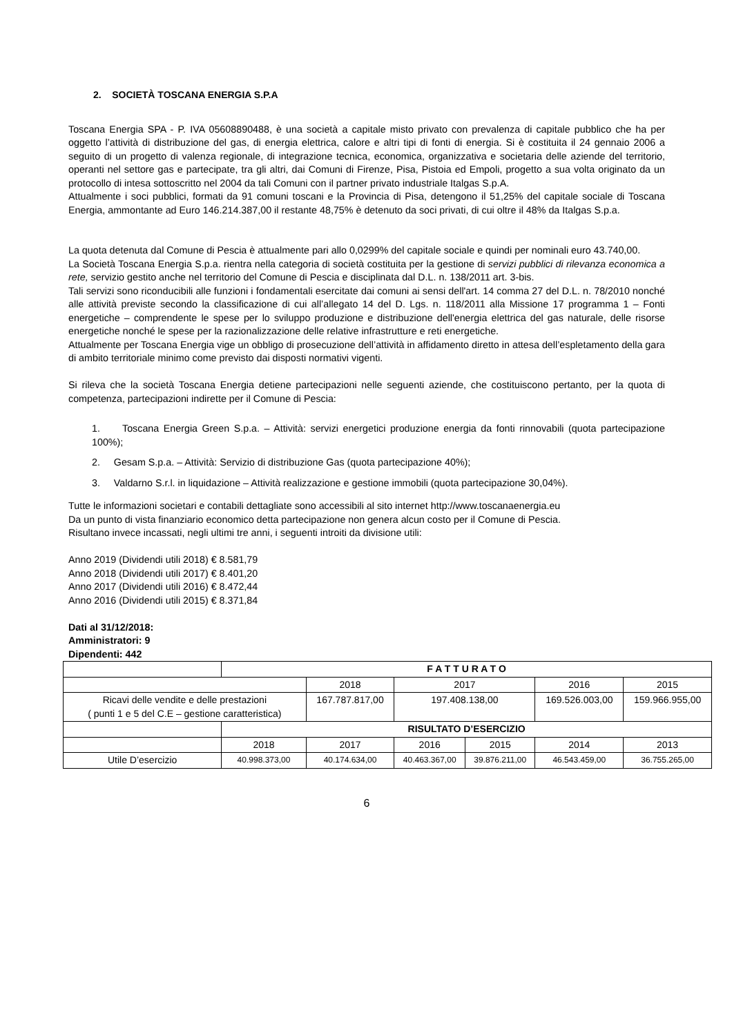2. SOCIETÀ TOSCANA ENERGIA S.P.A
Toscana Energia SPA - P. IVA 05608890488, è una società a capitale misto privato con prevalenza di capitale pubblico che ha per oggetto l’attività di distribuzione del gas, di energia elettrica, calore e altri tipi di fonti di energia. Si è costituita il 24 gennaio 2006 a seguito di un progetto di valenza regionale, di integrazione tecnica, economica, organizzativa e societaria delle aziende del territorio, operanti nel settore gas e partecipate, tra gli altri, dai Comuni di Firenze, Pisa, Pistoia ed Empoli, progetto a sua volta originato da un protocollo di intesa sottoscritto nel 2004 da tali Comuni con il partner privato industriale Italgas S.p.A.
Attualmente i soci pubblici, formati da 91 comuni toscani e la Provincia di Pisa, detengono il 51,25% del capitale sociale di Toscana Energia, ammontante ad Euro 146.214.387,00 il restante 48,75% è detenuto da soci privati, di cui oltre il 48% da Italgas S.p.a.
La quota detenuta dal Comune di Pescia è attualmente pari allo 0,0299% del capitale sociale e quindi per nominali euro 43.740,00.
La Società Toscana Energia S.p.a. rientra nella categoria di società costituita per la gestione di servizi pubblici di rilevanza economica a rete, servizio gestito anche nel territorio del Comune di Pescia e disciplinata dal D.L. n. 138/2011 art. 3-bis.
Tali servizi sono riconducibili alle funzioni i fondamentali esercitate dai comuni ai sensi dell'art. 14 comma 27 del D.L. n. 78/2010 nonché alle attività previste secondo la classificazione di cui all’allegato 14 del D. Lgs. n. 118/2011 alla Missione 17 programma 1 – Fonti energetiche – comprendente le spese per lo sviluppo produzione e distribuzione dell'energia elettrica del gas naturale, delle risorse energetiche nonché le spese per la razionalizzazione delle relative infrastrutture e reti energetiche.
Attualmente per Toscana Energia vige un obbligo di prosecuzione dell’attività in affidamento diretto in attesa dell’espletamento della gara di ambito territoriale minimo come previsto dai disposti normativi vigenti.
Si rileva che la società Toscana Energia detiene partecipazioni nelle seguenti aziende, che costituiscono pertanto, per la quota di competenza, partecipazioni indirette per il Comune di Pescia:
1. Toscana Energia Green S.p.a. – Attività: servizi energetici produzione energia da fonti rinnovabili (quota partecipazione 100%);
2. Gesam S.p.a. – Attività: Servizio di distribuzione Gas (quota partecipazione 40%);
3. Valdarno S.r.l. in liquidazione – Attività realizzazione e gestione immobili (quota partecipazione 30,04%).
Tutte le informazioni societari e contabili dettagliate sono accessibili al sito internet http://www.toscanaenergia.eu
Da un punto di vista finanziario economico detta partecipazione non genera alcun costo per il Comune di Pescia.
Risultano invece incassati, negli ultimi tre anni, i seguenti introiti da divisione utili:
Anno 2019 (Dividendi utili 2018) € 8.581,79
Anno 2018 (Dividendi utili 2017) € 8.401,20
Anno 2017 (Dividendi utili 2016) € 8.472,44
Anno 2016 (Dividendi utili 2015) € 8.371,84
Dati al 31/12/2018:
Amministratori: 9
Dipendenti: 442
| | F A T T U R A T O | | | | | |
| | | 2018 | 2017 | | 2016 | 2015 |
| Ricavi delle vendite e delle prestazioni ( punti 1 e 5 del C.E – gestione caratteristica) | | 167.787.817,00 | 197.408.138,00 | | 169.526.003,00 | 159.966.955,00 |
| | RISULTATO D’ESERCIZIO | | | | | |
| | 2018 | 2017 | 2016 | 2015 | 2014 | 2013 |
| Utile D’esercizio | 40.998.373,00 | 40.174.634,00 | 40.463.367,00 | 39.876.211,00 | 46.543.459,00 | 36.755.265,00 |
6